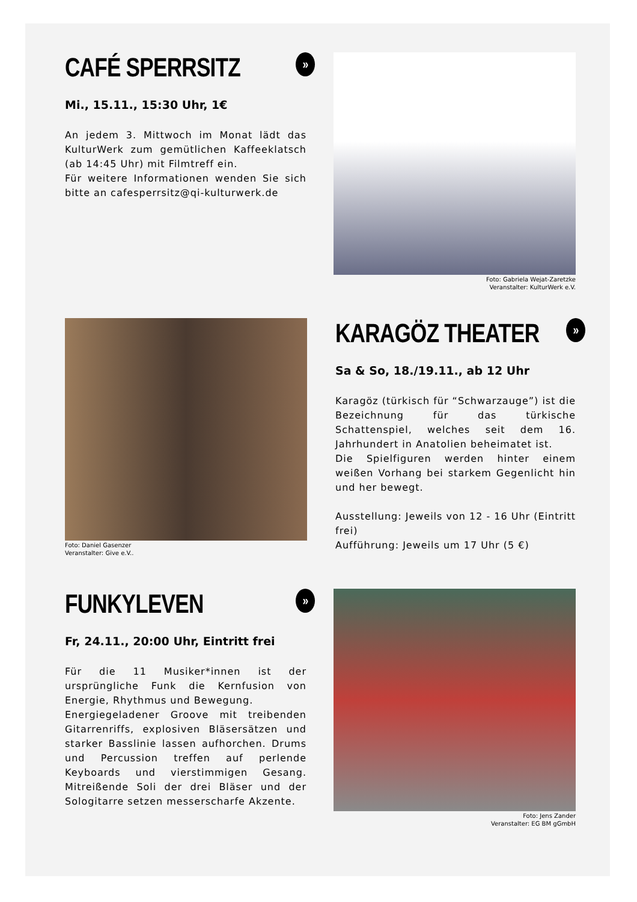CAFÉ SPERRSITZ »
Mi., 15.11., 15:30 Uhr, 1€
An jedem 3. Mittwoch im Monat lädt das KulturWerk zum gemütlichen Kaffeeklatsch (ab 14:45 Uhr) mit Filmtreff ein.
Für weitere Informationen wenden Sie sich bitte an cafesperrsitz@qi-kulturwerk.de
Foto: Gabriela Wejat-Zaretzke
Veranstalter: KulturWerk e.V.
Foto: Daniel Gasenzer
Veranstalter: Give e.V..
KARAGÖZ THEATER »
Sa & So, 18./19.11., ab 12 Uhr
Karagöz (türkisch für “Schwarzauge”) ist die Bezeichnung für das türkische Schattenspiel, welches seit dem 16. Jahrhundert in Anatolien beheimatet ist.
Die Spielfiguren werden hinter einem weißen Vorhang bei starkem Gegenlicht hin und her bewegt.
Ausstellung: Jeweils von 12 - 16 Uhr (Eintritt frei)
Aufführung: Jeweils um 17 Uhr (5 €)
FUNKYLEVEN »
Fr, 24.11., 20:00 Uhr, Eintritt frei
Für die 11 Musiker*innen ist der ursprüngliche Funk die Kernfusion von Energie, Rhythmus und Bewegung.
Energiegeladener Groove mit treibenden Gitarrenriffs, explosiven Bläsersätzen und starker Basslinie lassen aufhorchen. Drums und Percussion treffen auf perlende Keyboards und vierstimmigen Gesang. Mitreißende Soli der drei Bläser und der Sologitarre setzen messerscharfe Akzente.
Foto: Jens Zander
Veranstalter: EG BM gGmbH